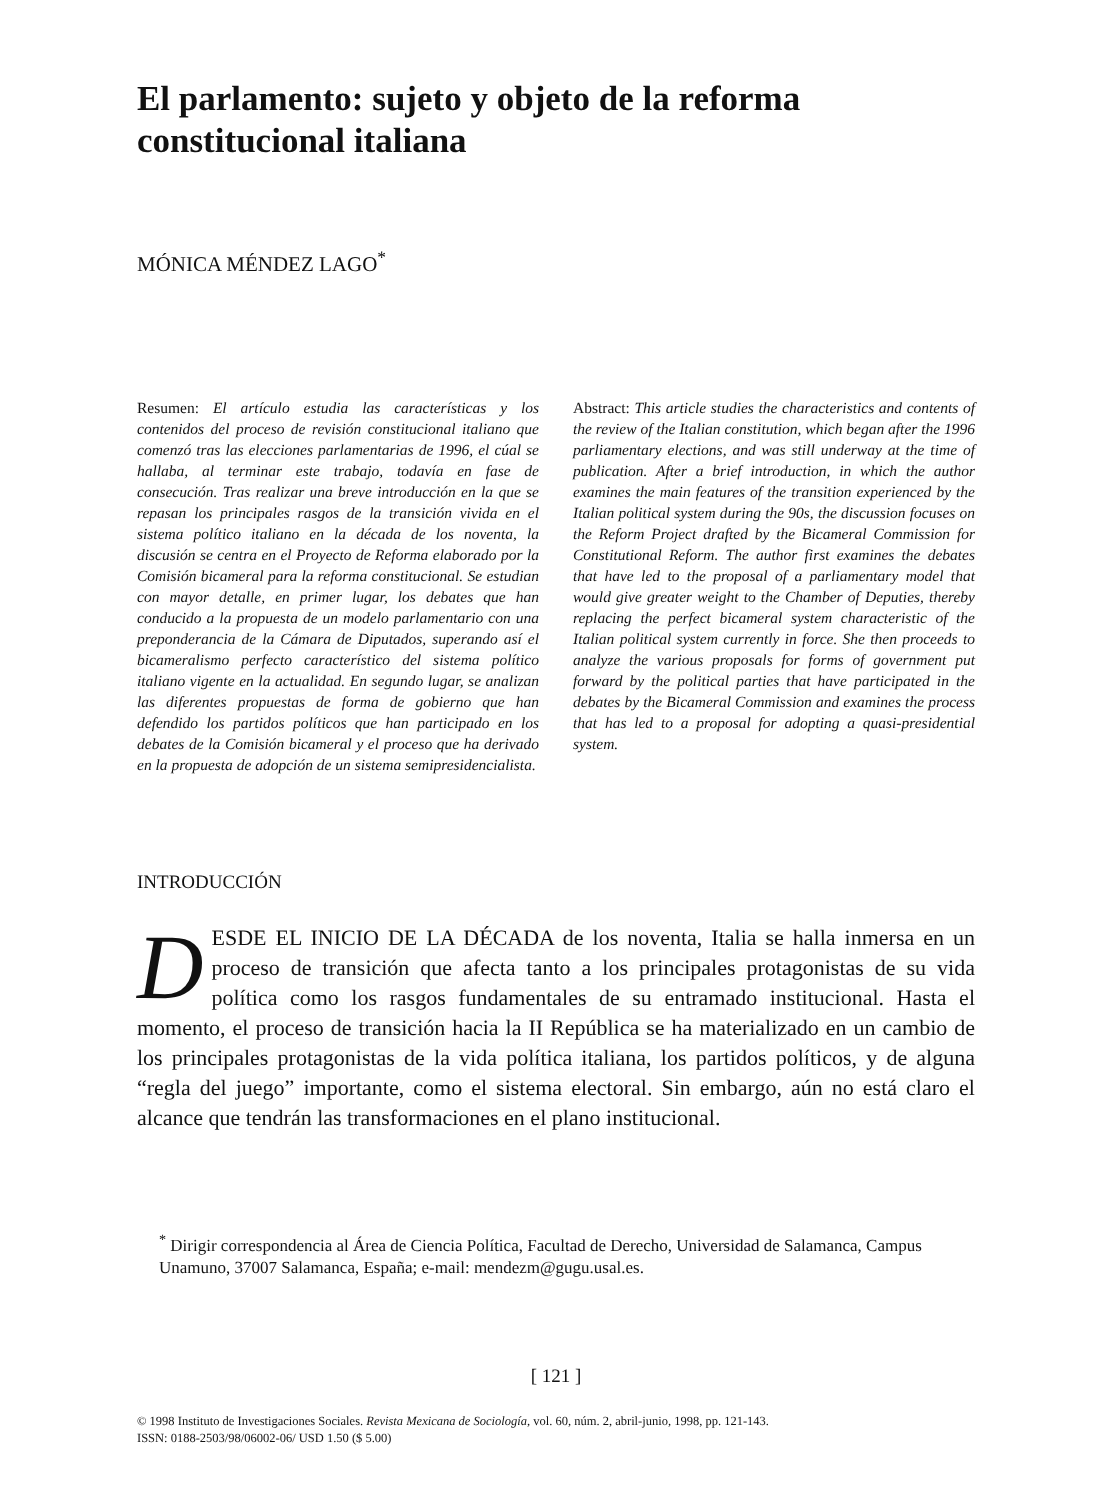El parlamento: sujeto y objeto de la reforma constitucional italiana
MÓNICA MÉNDEZ LAGO<sup>*</sup>
Resumen: El artículo estudia las características y los contenidos del proceso de revisión constitucional italiano que comenzó tras las elecciones parlamentarias de 1996, el cúal se hallaba, al terminar este trabajo, todavía en fase de consecución. Tras realizar una breve introducción en la que se repasan los principales rasgos de la transición vivida en el sistema político italiano en la década de los noventa, la discusión se centra en el Proyecto de Reforma elaborado por la Comisión bicameral para la reforma constitucional. Se estudian con mayor detalle, en primer lugar, los debates que han conducido a la propuesta de un modelo parlamentario con una preponderancia de la Cámara de Diputados, superando así el bicameralismo perfecto característico del sistema político italiano vigente en la actualidad. En segundo lugar, se analizan las diferentes propuestas de forma de gobierno que han defendido los partidos políticos que han participado en los debates de la Comisión bicameral y el proceso que ha derivado en la propuesta de adopción de un sistema semipresidencialista.
Abstract: This article studies the characteristics and contents of the review of the Italian constitution, which began after the 1996 parliamentary elections, and was still underway at the time of publication. After a brief introduction, in which the author examines the main features of the transition experienced by the Italian political system during the 90s, the discussion focuses on the Reform Project drafted by the Bicameral Commission for Constitutional Reform. The author first examines the debates that have led to the proposal of a parliamentary model that would give greater weight to the Chamber of Deputies, thereby replacing the perfect bicameral system characteristic of the Italian political system currently in force. She then proceeds to analyze the various proposals for forms of government put forward by the political parties that have participated in the debates by the Bicameral Commission and examines the process that has led to a proposal for adopting a quasi-presidential system.
INTRODUCCIÓN
DESDE EL INICIO DE LA DÉCADA de los noventa, Italia se halla inmersa en un proceso de transición que afecta tanto a los principales protagonistas de su vida política como los rasgos fundamentales de su entramado institucional. Hasta el momento, el proceso de transición hacia la II República se ha materializado en un cambio de los principales protagonistas de la vida política italiana, los partidos políticos, y de alguna “regla del juego” importante, como el sistema electoral. Sin embargo, aún no está claro el alcance que tendrán las transformaciones en el plano institucional.
<sup>*</sup> Dirigir correspondencia al Área de Ciencia Política, Facultad de Derecho, Universidad de Salamanca, Campus Unamuno, 37007 Salamanca, España; e-mail: mendezm@gugu.usal.es.
[ 121 ]
© 1998 Instituto de Investigaciones Sociales. Revista Mexicana de Sociología, vol. 60, núm. 2, abril-junio, 1998, pp. 121-143.
ISSN: 0188-2503/98/06002-06/ USD 1.50 ($ 5.00)